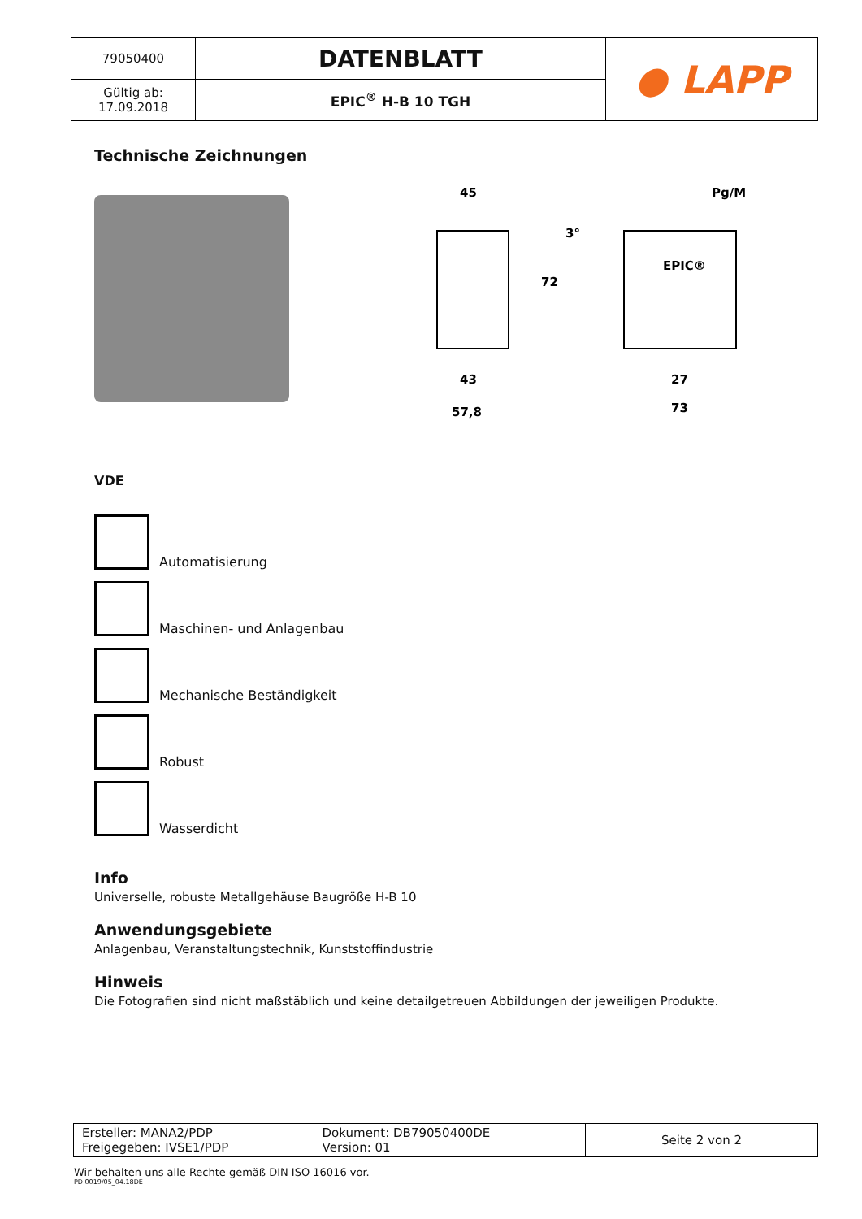| 79050400 | DATENBLATT | ● LAPP |
| Gültig ab: 17.09.2018 | EPIC<sup>®</sup> H-B 10 TGH | |
Technische Zeichnungen
45
72
43
57,8
Pg/M
3°
EPIC®
27
73
VDE
Automatisierung
Maschinen- und Anlagenbau
Mechanische Beständigkeit
Robust
Wasserdicht
Info
Universelle, robuste Metallgehäuse Baugröße H-B 10
Anwendungsgebiete
Anlagenbau, Veranstaltungstechnik, Kunststoffindustrie
Hinweis
Die Fotografien sind nicht maßstäblich und keine detailgetreuen Abbildungen der jeweiligen Produkte.
| Ersteller: MANA2/PDP Freigegeben: IVSE1/PDP | Dokument: DB79050400DE Version: 01 | Seite 2 von 2 |
Wir behalten uns alle Rechte gemäß DIN ISO 16016 vor.
PD 0019/05_04.18DE